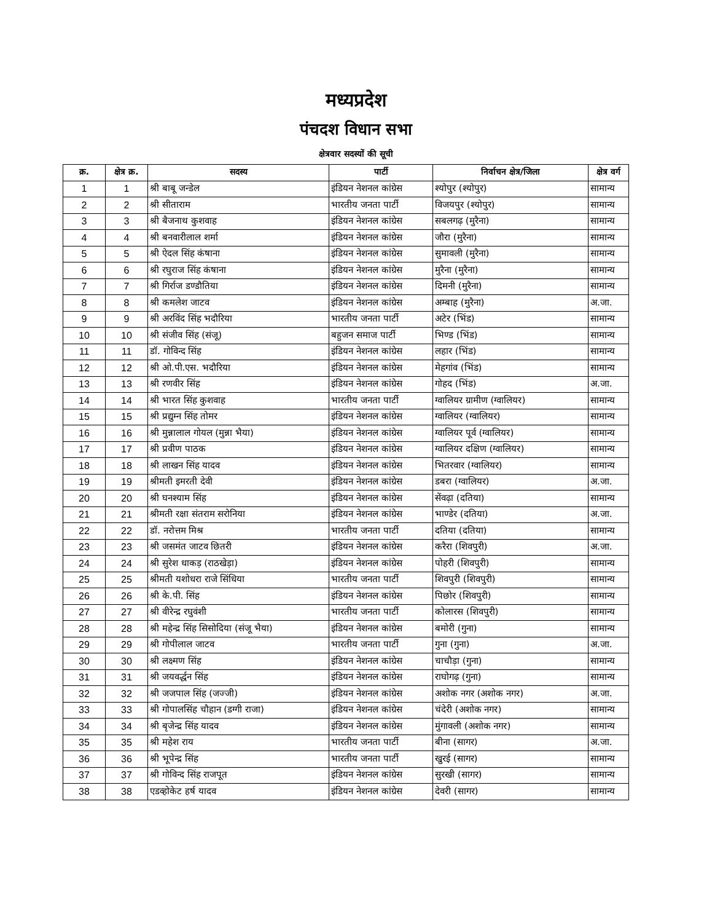मध्यप्रदेश
पंचदश विधान सभा
क्षेत्रवार सदस्यों की सूची
| क्र. | क्षेत्र क्र. | सदस्य | पार्टी | निर्वाचन क्षेत्र/जिला | क्षेत्र वर्ग |
| --- | --- | --- | --- | --- | --- |
| 1 | 1 | श्री बाबू जन्डेल | इंडियन नेशनल कांग्रेस | श्योपुर (श्योपुर) | सामान्य |
| 2 | 2 | श्री सीताराम | भारतीय जनता पार्टी | विजयपुर (श्योपुर) | सामान्य |
| 3 | 3 | श्री बैजनाथ कुशवाह | इंडियन नेशनल कांग्रेस | सबलगढ़ (मुरैना) | सामान्य |
| 4 | 4 | श्री बनवारीलाल शर्मा | इंडियन नेशनल कांग्रेस | जौरा (मुरैना) | सामान्य |
| 5 | 5 | श्री ऐदल सिंह कंषाना | इंडियन नेशनल कांग्रेस | सुमावली (मुरैना) | सामान्य |
| 6 | 6 | श्री रघुराज सिंह कंषाना | इंडियन नेशनल कांग्रेस | मुरैना (मुरैना) | सामान्य |
| 7 | 7 | श्री गिर्राज डण्डौतिया | इंडियन नेशनल कांग्रेस | दिमनी (मुरैना) | सामान्य |
| 8 | 8 | श्री कमलेश जाटव | इंडियन नेशनल कांग्रेस | अम्बाह (मुरैना) | अ.जा. |
| 9 | 9 | श्री अरविंद सिंह भदौरिया | भारतीय जनता पार्टी | अटेर (भिंड) | सामान्य |
| 10 | 10 | श्री संजीव सिंह (संजू) | बहुजन समाज पार्टी | भिण्ड (भिंड) | सामान्य |
| 11 | 11 | डॉ. गोविन्द सिंह | इंडियन नेशनल कांग्रेस | लहार (भिंड) | सामान्य |
| 12 | 12 | श्री ओ.पी.एस. भदौरिया | इंडियन नेशनल कांग्रेस | मेहगांव (भिंड) | सामान्य |
| 13 | 13 | श्री रणवीर सिंह | इंडियन नेशनल कांग्रेस | गोहद (भिंड) | अ.जा. |
| 14 | 14 | श्री भारत सिंह कुशवाह | भारतीय जनता पार्टी | ग्वालियर ग्रामीण (ग्वालियर) | सामान्य |
| 15 | 15 | श्री प्रद्युम्न सिंह तोमर | इंडियन नेशनल कांग्रेस | ग्वालियर (ग्वालियर) | सामान्य |
| 16 | 16 | श्री मुन्नालाल गोयल (मुन्ना भैया) | इंडियन नेशनल कांग्रेस | ग्वालियर पूर्व (ग्वालियर) | सामान्य |
| 17 | 17 | श्री प्रवीण पाठक | इंडियन नेशनल कांग्रेस | ग्वालियर दक्षिण (ग्वालियर) | सामान्य |
| 18 | 18 | श्री लाखन सिंह यादव | इंडियन नेशनल कांग्रेस | भितरवार (ग्वालियर) | सामान्य |
| 19 | 19 | श्रीमती इमरती देवी | इंडियन नेशनल कांग्रेस | डबरा (ग्वालियर) | अ.जा. |
| 20 | 20 | श्री घनश्याम सिंह | इंडियन नेशनल कांग्रेस | सेंवढ़ा (दतिया) | सामान्य |
| 21 | 21 | श्रीमती रक्षा संतराम सरोनिया | इंडियन नेशनल कांग्रेस | भाण्डेर (दतिया) | अ.जा. |
| 22 | 22 | डॉ. नरोत्तम मिश्र | भारतीय जनता पार्टी | दतिया (दतिया) | सामान्य |
| 23 | 23 | श्री जसमंत जाटव छितरी | इंडियन नेशनल कांग्रेस | करैरा (शिवपुरी) | अ.जा. |
| 24 | 24 | श्री सुरेश धाकड़ (राठखेड़ा) | इंडियन नेशनल कांग्रेस | पोहरी (शिवपुरी) | सामान्य |
| 25 | 25 | श्रीमती यशोधरा राजे सिंधिया | भारतीय जनता पार्टी | शिवपुरी (शिवपुरी) | सामान्य |
| 26 | 26 | श्री के.पी. सिंह | इंडियन नेशनल कांग्रेस | पिछोर (शिवपुरी) | सामान्य |
| 27 | 27 | श्री वीरेन्द्र रघुवंशी | भारतीय जनता पार्टी | कोलारस (शिवपुरी) | सामान्य |
| 28 | 28 | श्री महेन्द्र सिंह सिसोदिया (संजू भैया) | इंडियन नेशनल कांग्रेस | बमोरी (गुना) | सामान्य |
| 29 | 29 | श्री गोपीलाल जाटव | भारतीय जनता पार्टी | गुना (गुना) | अ.जा. |
| 30 | 30 | श्री लक्ष्मण सिंह | इंडियन नेशनल कांग्रेस | चाचौड़ा (गुना) | सामान्य |
| 31 | 31 | श्री जयवर्द्धन सिंह | इंडियन नेशनल कांग्रेस | राघोगढ़ (गुना) | सामान्य |
| 32 | 32 | श्री जजपाल सिंह (जज्जी) | इंडियन नेशनल कांग्रेस | अशोक नगर (अशोक नगर) | अ.जा. |
| 33 | 33 | श्री गोपालसिंह चौहान (डग्गी राजा) | इंडियन नेशनल कांग्रेस | चंदेरी (अशोक नगर) | सामान्य |
| 34 | 34 | श्री बृजेन्द्र सिंह यादव | इंडियन नेशनल कांग्रेस | मुंगावली (अशोक नगर) | सामान्य |
| 35 | 35 | श्री महेश राय | भारतीय जनता पार्टी | बीना (सागर) | अ.जा. |
| 36 | 36 | श्री भूपेन्द्र सिंह | भारतीय जनता पार्टी | खुरई (सागर) | सामान्य |
| 37 | 37 | श्री गोविन्द सिंह राजपूत | इंडियन नेशनल कांग्रेस | सुरखी (सागर) | सामान्य |
| 38 | 38 | एडव्होकेट हर्ष यादव | इंडियन नेशनल कांग्रेस | देवरी (सागर) | सामान्य |